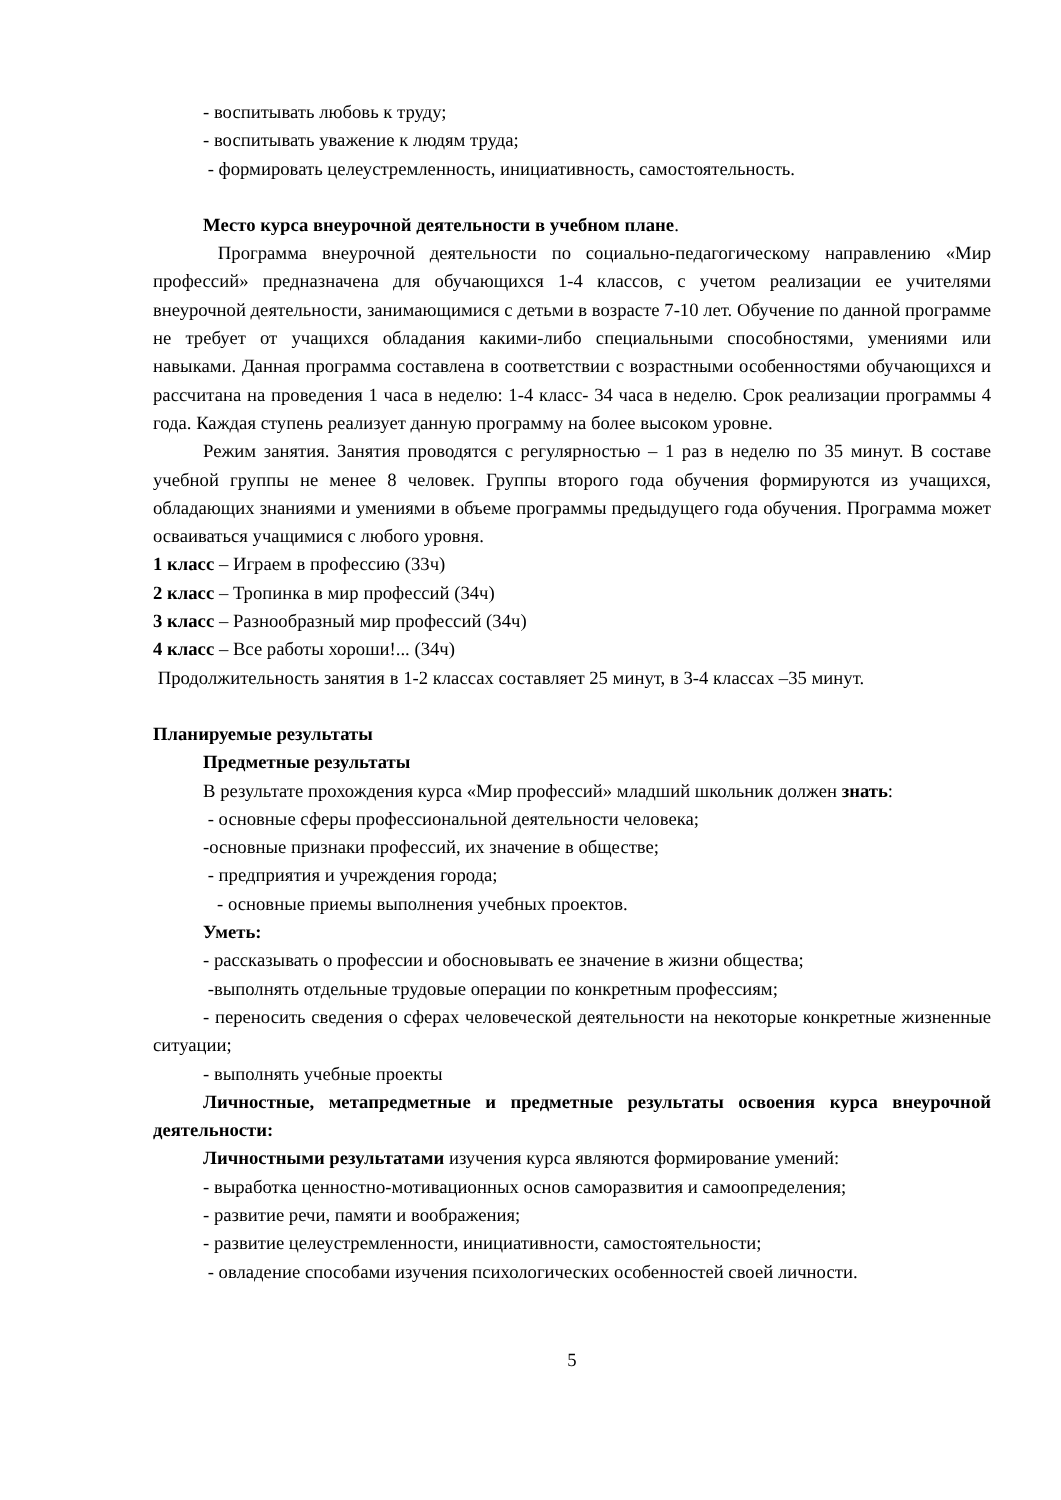- воспитывать любовь к труду;
- воспитывать уважение к людям труда;
- формировать целеустремленность, инициативность, самостоятельность.
Место курса внеурочной деятельности в учебном плане.
Программа внеурочной деятельности по социально-педагогическому направлению «Мир профессий» предназначена для обучающихся 1-4 классов, с учетом реализации ее учителями внеурочной деятельности, занимающимися с детьми в возрасте 7-10 лет. Обучение по данной программе не требует от учащихся обладания какими-либо специальными способностями, умениями или навыками. Данная программа составлена в соответствии с возрастными особенностями обучающихся и рассчитана на проведения 1 часа в неделю: 1-4 класс- 34 часа в неделю. Срок реализации программы 4 года. Каждая ступень реализует данную программу на более высоком уровне.
Режим занятия. Занятия проводятся с регулярностью – 1 раз в неделю по 35 минут. В составе учебной группы не менее 8 человек. Группы второго года обучения формируются из учащихся, обладающих знаниями и умениями в объеме программы предыдущего года обучения. Программа может осваиваться учащимися с любого уровня.
1 класс – Играем в профессию (33ч)
2 класс – Тропинка в мир профессий (34ч)
3 класс – Разнообразный мир профессий (34ч)
4 класс – Все работы хороши!... (34ч)
Продолжительность занятия в 1-2 классах составляет 25 минут, в 3-4 классах –35 минут.
Планируемые результаты
Предметные результаты
В результате прохождения курса «Мир профессий» младший школьник должен знать:
- основные сферы профессиональной деятельности человека;
-основные признаки профессий, их значение в обществе;
- предприятия и учреждения города;
- основные приемы выполнения учебных проектов.
Уметь:
- рассказывать о профессии и обосновывать ее значение в жизни общества;
-выполнять отдельные трудовые операции по конкретным профессиям;
- переносить сведения о сферах человеческой деятельности на некоторые конкретные жизненные ситуации;
- выполнять учебные проекты
Личностные, метапредметные и предметные результаты освоения курса внеурочной деятельности:
Личностными результатами изучения курса являются формирование умений:
- выработка ценностно-мотивационных основ саморазвития и самоопределения;
- развитие речи, памяти и воображения;
- развитие целеустремленности, инициативности, самостоятельности;
- овладение способами изучения психологических особенностей своей личности.
5